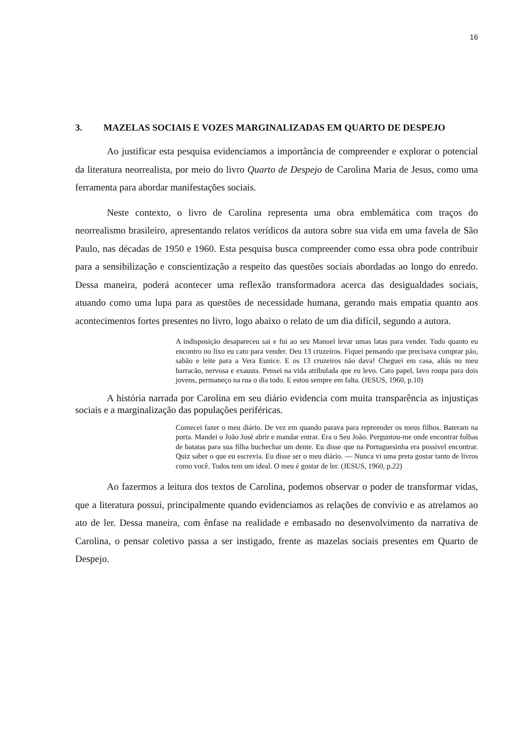16
3. MAZELAS SOCIAIS E VOZES MARGINALIZADAS EM QUARTO DE DESPEJO
Ao justificar esta pesquisa evidenciamos a importância de compreender e explorar o potencial da literatura neorrealista, por meio do livro Quarto de Despejo de Carolina Maria de Jesus, como uma ferramenta para abordar manifestações sociais.
Neste contexto, o livro de Carolina representa uma obra emblemática com traços do neorrealismo brasileiro, apresentando relatos verídicos da autora sobre sua vida em uma favela de São Paulo, nas décadas de 1950 e 1960. Esta pesquisa busca compreender como essa obra pode contribuir para a sensibilização e conscientização a respeito das questões sociais abordadas ao longo do enredo. Dessa maneira, poderá acontecer uma reflexão transformadora acerca das desigualdades sociais, atuando como uma lupa para as questões de necessidade humana, gerando mais empatia quanto aos acontecimentos fortes presentes no livro, logo abaixo o relato de um dia difícil, segundo a autora.
A indisposição desapareceu sai e fui ao seu Manoel levar umas latas para vender. Tudo quanto eu encontro no lixo eu cato para vender. Deu 13 cruzeiros. Fiquei pensando que precisava comprar pão, sabão e leite para a Vera Eunice. E os 13 cruzeiros não dava! Cheguei em casa, aliás no meu barracão, nervosa e exausta. Pensei na vida atribulada que eu levo. Cato papel, lavo roupa para dois jovens, permaneço na rua o dia todo. E estou sempre em falta. (JESUS, 1960, p.10)
A história narrada por Carolina em seu diário evidencia com muita transparência as injustiças sociais e a marginalização das populações periféricas.
Comecei fazer o meu diário. De vez em quando parava para repreender os meus filhos. Bateram na porta. Mandei o João José abrir e mandar entrar. Era o Seu João. Perguntou-me onde encontrar folhas de batatas para sua filha buchechar um dente. Eu disse que na Portuguesinha era possivel encontrar. Quiz saber o que eu escrevia. Eu disse ser o meu diário. — Nunca vi uma preta gostar tanto de livros como você. Todos tem um ideal. O meu é gostar de ler. (JESUS, 1960, p.22)
Ao fazermos a leitura dos textos de Carolina, podemos observar o poder de transformar vidas, que a literatura possui, principalmente quando evidenciamos as relações de convívio e as atrelamos ao ato de ler. Dessa maneira, com ênfase na realidade e embasado no desenvolvimento da narrativa de Carolina, o pensar coletivo passa a ser instigado, frente as mazelas sociais presentes em Quarto de Despejo.